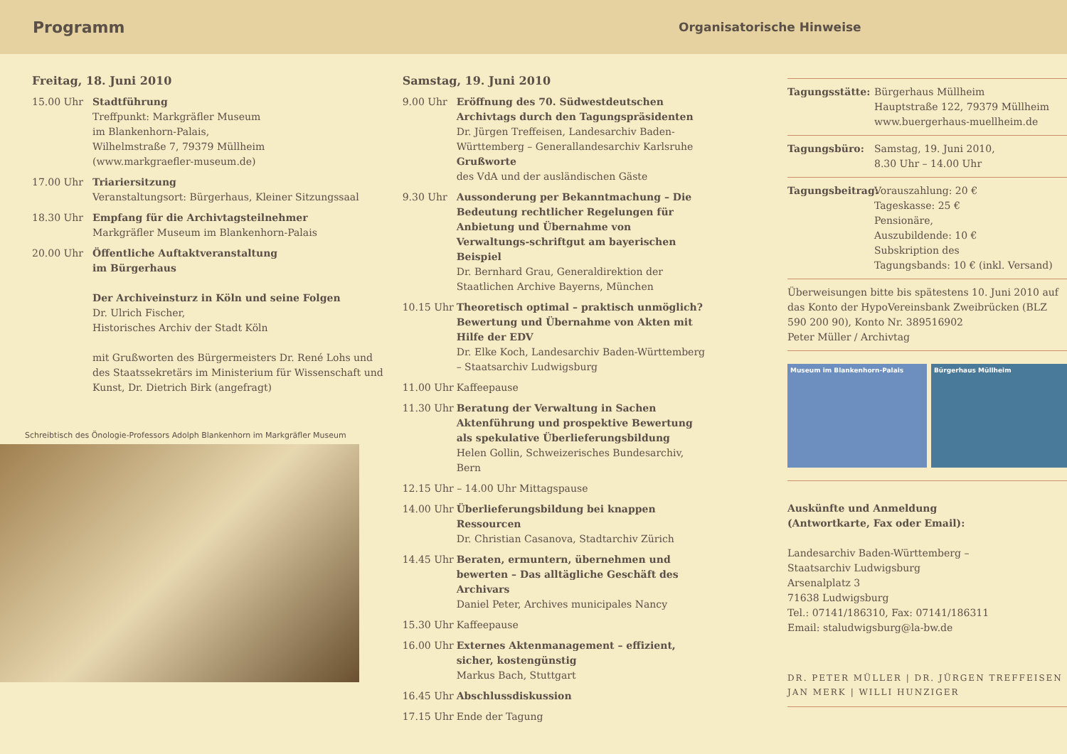Programm
Organisatorische Hinweise
Freitag, 18. Juni 2010
15.00 Uhr Stadtführung
Treffpunkt: Markgräfler Museum
im Blankenhorn-Palais,
Wilhelmstraße 7, 79379 Müllheim
(www.markgraefler-museum.de)
17.00 Uhr Triariersitzung
Veranstaltungsort: Bürgerhaus, Kleiner Sitzungssaal
18.30 Uhr Empfang für die Archivtagsteilnehmer
Markgräfler Museum im Blankenhorn-Palais
20.00 Uhr Öffentliche Auftaktveranstaltung
im Bürgerhaus
Der Archiveinsturz in Köln und seine Folgen
Dr. Ulrich Fischer,
Historisches Archiv der Stadt Köln
mit Grußworten des Bürgermeisters Dr. René Lohs und des Staatssekretärs im Ministerium für Wissenschaft und Kunst, Dr. Dietrich Birk (angefragt)
Schreibtisch des Önologie-Professors Adolph Blankenhorn im Markgräfler Museum
Samstag, 19. Juni 2010
9.00 Uhr Eröffnung des 70. Südwestdeutschen Archivtags durch den Tagungspräsidenten
Dr. Jürgen Treffeisen, Landesarchiv Baden-Württemberg – Generallandesarchiv Karlsruhe
Grußworte
des VdA und der ausländischen Gäste
9.30 Uhr Aussonderung per Bekanntmachung – Die Bedeutung rechtlicher Regelungen für Anbietung und Übernahme von Verwaltungs-schriftgut am bayerischen Beispiel
Dr. Bernhard Grau, Generaldirektion der Staatlichen Archive Bayerns, München
10.15 Uhr Theoretisch optimal – praktisch unmöglich? Bewertung und Übernahme von Akten mit Hilfe der EDV
Dr. Elke Koch, Landesarchiv Baden-Württemberg – Staatsarchiv Ludwigsburg
11.00 Uhr Kaffeepause
11.30 Uhr Beratung der Verwaltung in Sachen Aktenführung und prospektive Bewertung als spekulative Überlieferungsbildung
Helen Gollin, Schweizerisches Bundesarchiv, Bern
12.15 Uhr – 14.00 Uhr Mittagspause
14.00 Uhr Überlieferungsbildung bei knappen Ressourcen
Dr. Christian Casanova, Stadtarchiv Zürich
14.45 Uhr Beraten, ermuntern, übernehmen und bewerten – Das alltägliche Geschäft des Archivars
Daniel Peter, Archives municipales Nancy
15.30 Uhr Kaffeepause
16.00 Uhr Externes Aktenmanagement – effizient, sicher, kostengünstig
Markus Bach, Stuttgart
16.45 Uhr Abschlussdiskussion
17.15 Uhr Ende der Tagung
Tagungsstätte: Bürgerhaus Müllheim
Hauptstraße 122, 79379 Müllheim
www.buergerhaus-muellheim.de
Tagungsbüro: Samstag, 19. Juni 2010,
8.30 Uhr – 14.00 Uhr
Tagungsbeitrag:
Vorauszahlung: 20 €
Tageskasse: 25 €
Pensionäre,
Auszubildende: 10 €
Subskription des
Tagungsbands: 10 € (inkl. Versand)
Überweisungen bitte bis spätestens 10. Juni 2010 auf das Konto der HypoVereinsbank Zweibrücken (BLZ 590 200 90), Konto Nr. 389516902
Peter Müller / Archivtag
Museum im Blankenhorn-Palais Bürgerhaus Müllheim
Auskünfte und Anmeldung
(Antwortkarte, Fax oder Email):
Landesarchiv Baden-Württemberg –
Staatsarchiv Ludwigsburg
Arsenalplatz 3
71638 Ludwigsburg
Tel.: 07141/186310, Fax: 07141/186311
Email: staludwigsburg@la-bw.de
DR. PETER MÜLLER | DR. JÜRGEN TREFFEISEN
JAN MERK | WILLI HUNZIGER